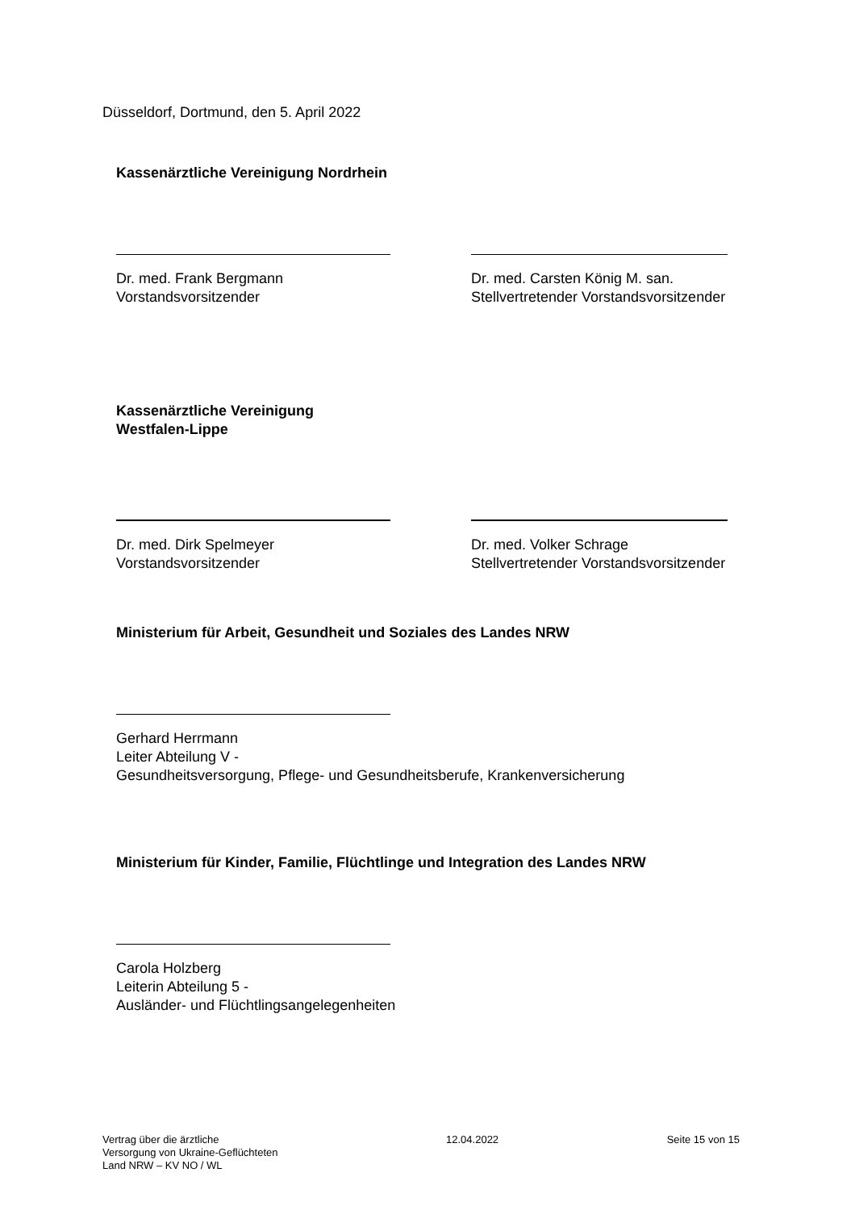Düsseldorf, Dortmund, den 5. April 2022
Kassenärztliche Vereinigung Nordrhein
Dr. med. Frank Bergmann
Vorstandsvorsitzender
Dr. med. Carsten König M. san.
Stellvertretender Vorstandsvorsitzender
Kassenärztliche Vereinigung
Westfalen-Lippe
Dr. med. Dirk Spelmeyer
Vorstandsvorsitzender
Dr. med. Volker Schrage
Stellvertretender Vorstandsvorsitzender
Ministerium für Arbeit, Gesundheit und Soziales des Landes NRW
Gerhard Herrmann
Leiter Abteilung V -
Gesundheitsversorgung, Pflege- und Gesundheitsberufe, Krankenversicherung
Ministerium für Kinder, Familie, Flüchtlinge und Integration des Landes NRW
Carola Holzberg
Leiterin Abteilung 5 -
Ausländer- und Flüchtlingsangelegenheiten
Vertrag über die ärztliche
Versorgung von Ukraine-Geflüchteten
Land NRW – KV NO / WL
12.04.2022 Seite 15 von 15